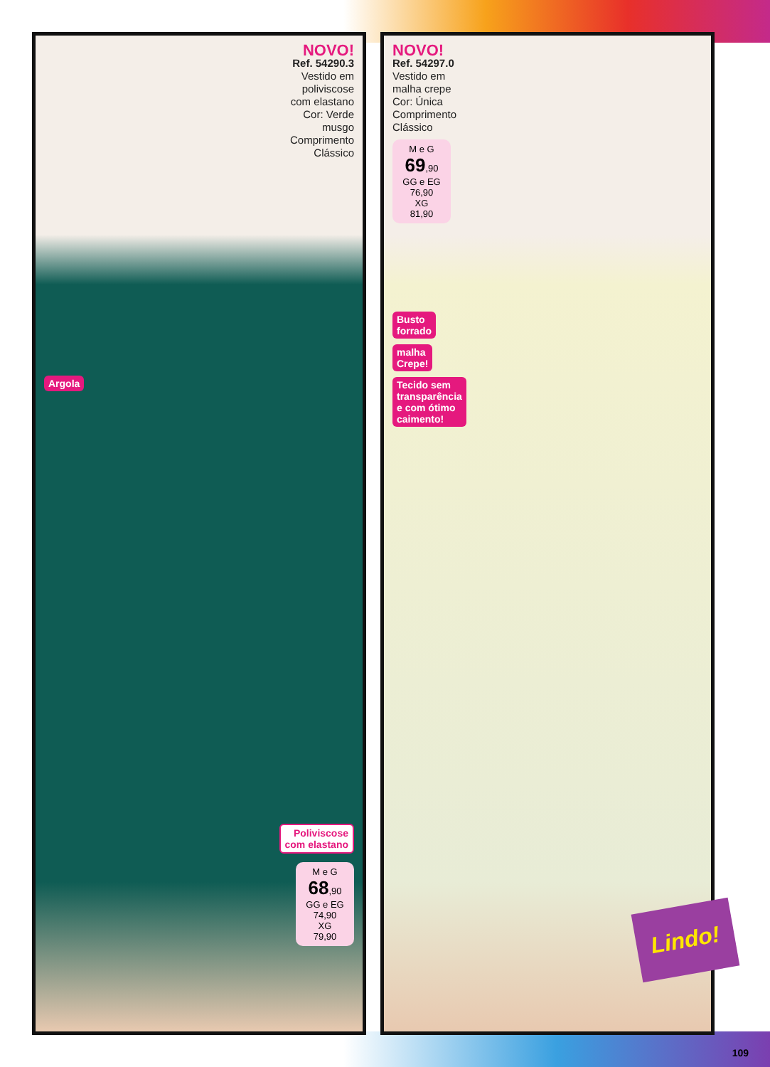NOVO!
Ref. 54290.3
Vestido em
poliviscose
com elastano
Cor: Verde
musgo
Comprimento
Clássico
Argola
Poliviscose
com elastano
M e G
68,90
GG e EG
74,90
XG
79,90
NOVO!
Ref. 54297.0
Vestido em
malha crepe
Cor: Única
Comprimento
Clássico
M e G
69,90
GG e EG
76,90
XG
81,90
Busto
forrado
malha
Crepe!
Tecido sem
transparência
e com ótimo
caimento!
Lindo!
109